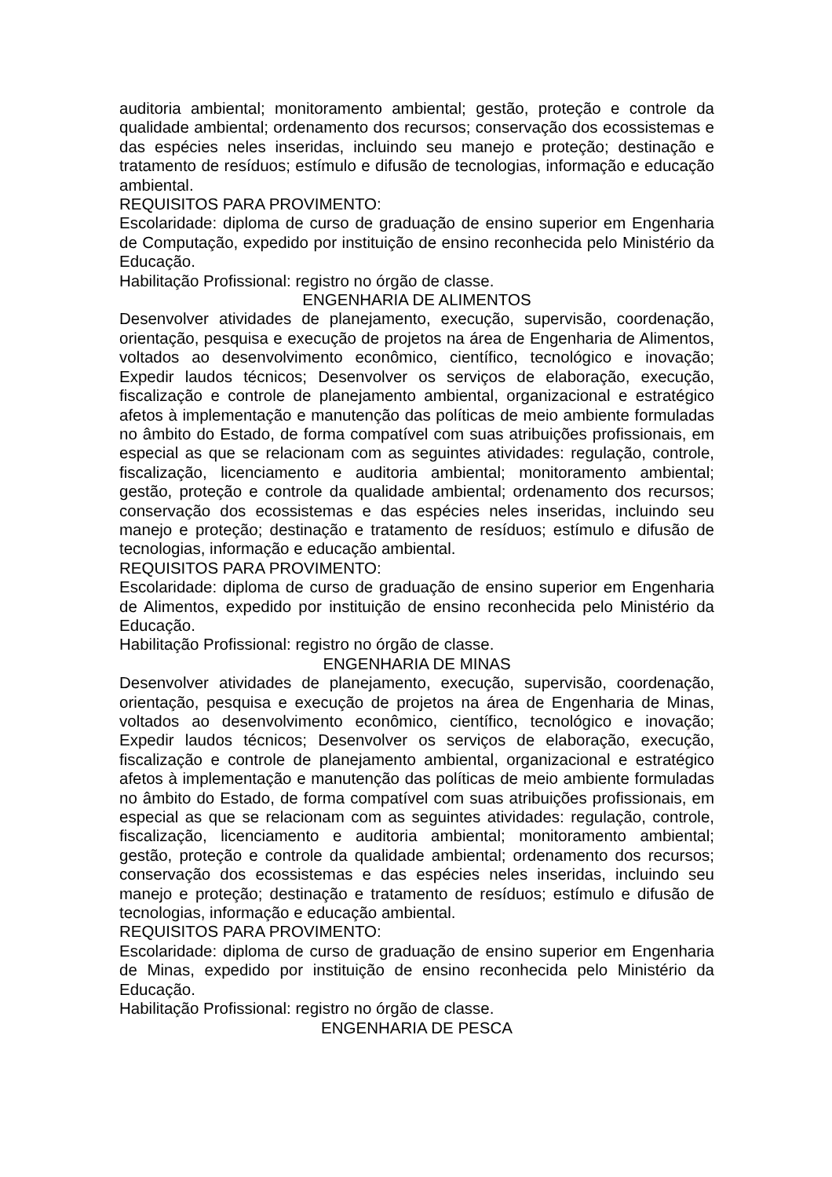auditoria ambiental; monitoramento ambiental; gestão, proteção e controle da qualidade ambiental; ordenamento dos recursos; conservação dos ecossistemas e das espécies neles inseridas, incluindo seu manejo e proteção; destinação e tratamento de resíduos; estímulo e difusão de tecnologias, informação e educação ambiental.
REQUISITOS PARA PROVIMENTO:
Escolaridade: diploma de curso de graduação de ensino superior em Engenharia de Computação, expedido por instituição de ensino reconhecida pelo Ministério da Educação.
Habilitação Profissional: registro no órgão de classe.
ENGENHARIA DE ALIMENTOS
Desenvolver atividades de planejamento, execução, supervisão, coordenação, orientação, pesquisa e execução de projetos na área de Engenharia de Alimentos, voltados ao desenvolvimento econômico, científico, tecnológico e inovação; Expedir laudos técnicos; Desenvolver os serviços de elaboração, execução, fiscalização e controle de planejamento ambiental, organizacional e estratégico afetos à implementação e manutenção das políticas de meio ambiente formuladas no âmbito do Estado, de forma compatível com suas atribuições profissionais, em especial as que se relacionam com as seguintes atividades: regulação, controle, fiscalização, licenciamento e auditoria ambiental; monitoramento ambiental; gestão, proteção e controle da qualidade ambiental; ordenamento dos recursos; conservação dos ecossistemas e das espécies neles inseridas, incluindo seu manejo e proteção; destinação e tratamento de resíduos; estímulo e difusão de tecnologias, informação e educação ambiental.
REQUISITOS PARA PROVIMENTO:
Escolaridade: diploma de curso de graduação de ensino superior em Engenharia de Alimentos, expedido por instituição de ensino reconhecida pelo Ministério da Educação.
Habilitação Profissional: registro no órgão de classe.
ENGENHARIA DE MINAS
Desenvolver atividades de planejamento, execução, supervisão, coordenação, orientação, pesquisa e execução de projetos na área de Engenharia de Minas, voltados ao desenvolvimento econômico, científico, tecnológico e inovação; Expedir laudos técnicos; Desenvolver os serviços de elaboração, execução, fiscalização e controle de planejamento ambiental, organizacional e estratégico afetos à implementação e manutenção das políticas de meio ambiente formuladas no âmbito do Estado, de forma compatível com suas atribuições profissionais, em especial as que se relacionam com as seguintes atividades: regulação, controle, fiscalização, licenciamento e auditoria ambiental; monitoramento ambiental; gestão, proteção e controle da qualidade ambiental; ordenamento dos recursos; conservação dos ecossistemas e das espécies neles inseridas, incluindo seu manejo e proteção; destinação e tratamento de resíduos; estímulo e difusão de tecnologias, informação e educação ambiental.
REQUISITOS PARA PROVIMENTO:
Escolaridade: diploma de curso de graduação de ensino superior em Engenharia de Minas, expedido por instituição de ensino reconhecida pelo Ministério da Educação.
Habilitação Profissional: registro no órgão de classe.
ENGENHARIA DE PESCA